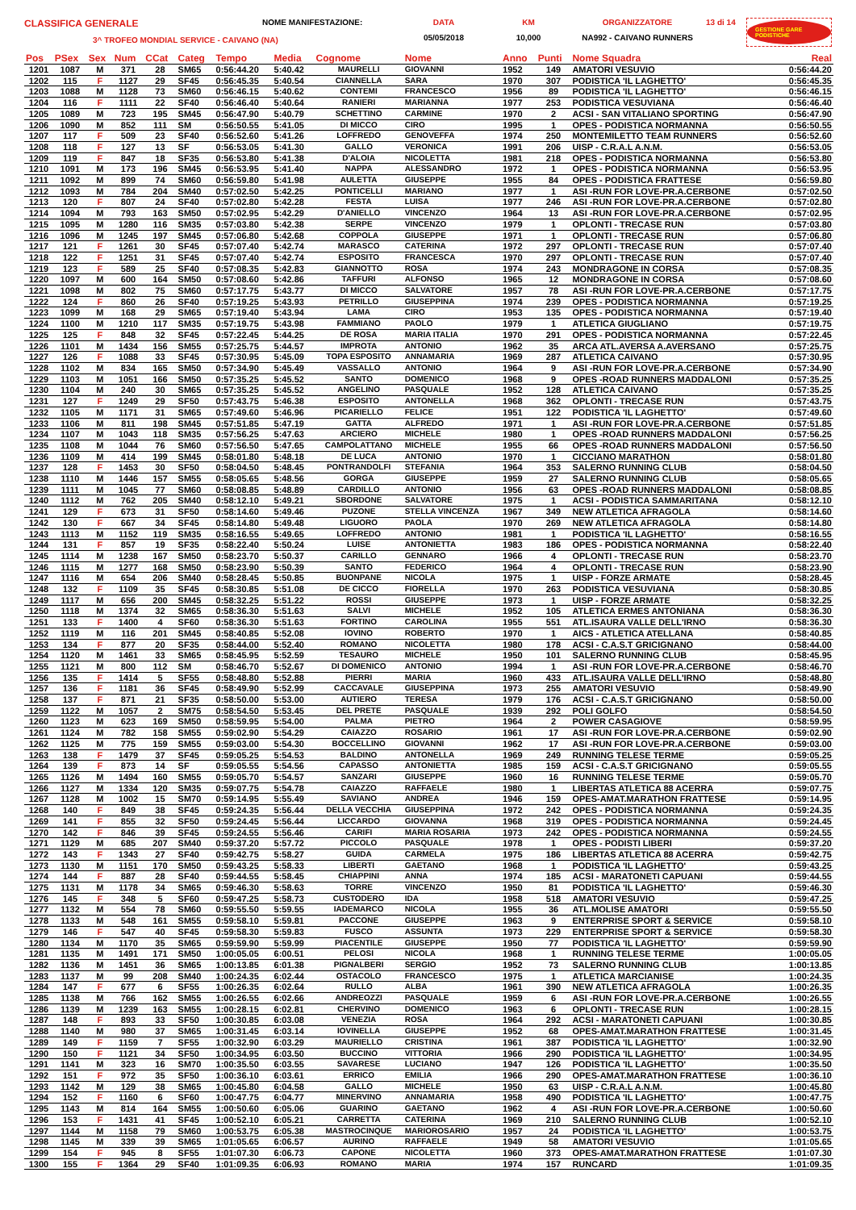CLASSIFICA GENERALE
3^ TROFEO MONDIAL SERVICE - CAIVANO (NA)
NOME MANIFESTAZIONE: DATA
05/05/2018
KM
10,000
ORGANIZZATORE
NA992 - CAIVANO RUNNERS
13 di 14
GESTIONE GARE PODISTICHE
| Pos | PSex | Sex | Num | CCat | Categ | Tempo | Media | Cognome | Nome | Anno | Punti | Nome Squadra | Real |
| --- | --- | --- | --- | --- | --- | --- | --- | --- | --- | --- | --- | --- | --- |
| 1201 | 1087 | M | 371 | 28 | SM65 | 0:56:44.20 | 5:40.42 | MAURELLI | GIOVANNI | 1952 | 149 | AMATORI VESUVIO | 0:56:44.20 |
| 1202 | 115 | F | 1127 | 29 | SF45 | 0:56:45.35 | 5:40.54 | CIANNELLA | SARA | 1970 | 307 | PODISTICA 'IL LAGHETTO' | 0:56:45.35 |
| 1203 | 1088 | M | 1128 | 73 | SM60 | 0:56:46.15 | 5:40.62 | CONTEMI | FRANCESCO | 1956 | 89 | PODISTICA 'IL LAGHETTO' | 0:56:46.15 |
| 1204 | 116 | F | 1111 | 22 | SF40 | 0:56:46.40 | 5:40.64 | RANIERI | MARIANNA | 1977 | 253 | PODISTICA VESUVIANA | 0:56:46.40 |
| 1205 | 1089 | M | 723 | 195 | SM45 | 0:56:47.90 | 5:40.79 | SCHETTINO | CARMINE | 1970 | 2 | ACSI - SAN VITALIANO SPORTING | 0:56:47.90 |
| 1206 | 1090 | M | 852 | 111 | SM | 0:56:50.55 | 5:41.05 | DI MICCO | CIRO | 1995 | 1 | OPES - PODISTICA NORMANNA | 0:56:50.55 |
| 1207 | 117 | F | 509 | 23 | SF40 | 0:56:52.60 | 5:41.26 | LOFFREDO | GENOVEFFA | 1974 | 250 | MONTEMILETTO TEAM RUNNERS | 0:56:52.60 |
| 1208 | 118 | F | 127 | 13 | SF | 0:56:53.05 | 5:41.30 | GALLO | VERONICA | 1991 | 206 | UISP - C.R.A.L A.N.M. | 0:56:53.05 |
| 1209 | 119 | F | 847 | 18 | SF35 | 0:56:53.80 | 5:41.38 | D'ALOIA | NICOLETTA | 1981 | 218 | OPES - PODISTICA NORMANNA | 0:56:53.80 |
| 1210 | 1091 | M | 173 | 196 | SM45 | 0:56:53.95 | 5:41.40 | NAPPA | ALESSANDRO | 1972 | 1 | OPES - PODISTICA NORMANNA | 0:56:53.95 |
| 1211 | 1092 | M | 899 | 74 | SM60 | 0:56:59.80 | 5:41.98 | AULETTA | GIUSEPPE | 1955 | 84 | OPES - PODISTICA FRATTESE | 0:56:59.80 |
| 1212 | 1093 | M | 784 | 204 | SM40 | 0:57:02.50 | 5:42.25 | PONTICELLI | MARIANO | 1977 | 1 | ASI -RUN FOR LOVE-PR.A.CERBONE | 0:57:02.50 |
| 1213 | 120 | F | 807 | 24 | SF40 | 0:57:02.80 | 5:42.28 | FESTA | LUISA | 1977 | 246 | ASI -RUN FOR LOVE-PR.A.CERBONE | 0:57:02.80 |
| 1214 | 1094 | M | 793 | 163 | SM50 | 0:57:02.95 | 5:42.29 | D'ANIELLO | VINCENZO | 1964 | 13 | ASI -RUN FOR LOVE-PR.A.CERBONE | 0:57:02.95 |
| 1215 | 1095 | M | 1280 | 116 | SM35 | 0:57:03.80 | 5:42.38 | SERPE | VINCENZO | 1979 | 1 | OPLONTI - TRECASE RUN | 0:57:03.80 |
| 1216 | 1096 | M | 1245 | 197 | SM45 | 0:57:06.80 | 5:42.68 | COPPOLA | GIUSEPPE | 1971 | 1 | OPLONTI - TRECASE RUN | 0:57:06.80 |
| 1217 | 121 | F | 1261 | 30 | SF45 | 0:57:07.40 | 5:42.74 | MARASCO | CATERINA | 1972 | 297 | OPLONTI - TRECASE RUN | 0:57:07.40 |
| 1218 | 122 | F | 1251 | 31 | SF45 | 0:57:07.40 | 5:42.74 | ESPOSITO | FRANCESCA | 1970 | 297 | OPLONTI - TRECASE RUN | 0:57:07.40 |
| 1219 | 123 | F | 589 | 25 | SF40 | 0:57:08.35 | 5:42.83 | GIANNOTTO | ROSA | 1974 | 243 | MONDRAGONE IN CORSA | 0:57:08.35 |
| 1220 | 1097 | M | 600 | 164 | SM50 | 0:57:08.60 | 5:42.86 | TAFFURI | ALFONSO | 1965 | 12 | MONDRAGONE IN CORSA | 0:57:08.60 |
| 1221 | 1098 | M | 802 | 75 | SM60 | 0:57:17.75 | 5:43.77 | DI MICCO | SALVATORE | 1957 | 78 | ASI -RUN FOR LOVE-PR.A.CERBONE | 0:57:17.75 |
| 1222 | 124 | F | 860 | 26 | SF40 | 0:57:19.25 | 5:43.93 | PETRILLO | GIUSEPPINA | 1974 | 239 | OPES - PODISTICA NORMANNA | 0:57:19.25 |
| 1223 | 1099 | M | 168 | 29 | SM65 | 0:57:19.40 | 5:43.94 | LAMA | CIRO | 1953 | 135 | OPES - PODISTICA NORMANNA | 0:57:19.40 |
| 1224 | 1100 | M | 1210 | 117 | SM35 | 0:57:19.75 | 5:43.98 | FAMMIANO | PAOLO | 1979 | 1 | ATLETICA GIUGLIANO | 0:57:19.75 |
| 1225 | 125 | F | 848 | 32 | SF45 | 0:57:22.45 | 5:44.25 | DE ROSA | MARIA ITALIA | 1970 | 291 | OPES - PODISTICA NORMANNA | 0:57:22.45 |
| 1226 | 1101 | M | 1434 | 156 | SM55 | 0:57:25.75 | 5:44.57 | IMPROTA | ANTONIO | 1962 | 35 | ARCA ATL.AVERSA A.AVERSANO | 0:57:25.75 |
| 1227 | 126 | F | 1088 | 33 | SF45 | 0:57:30.95 | 5:45.09 | TOPA ESPOSITO | ANNAMARIA | 1969 | 287 | ATLETICA CAIVANO | 0:57:30.95 |
| 1228 | 1102 | M | 834 | 165 | SM50 | 0:57:34.90 | 5:45.49 | VASSALLO | ANTONIO | 1964 | 9 | ASI -RUN FOR LOVE-PR.A.CERBONE | 0:57:34.90 |
| 1229 | 1103 | M | 1051 | 166 | SM50 | 0:57:35.25 | 5:45.52 | SANTO | DOMENICO | 1968 | 9 | OPES -ROAD RUNNERS MADDALONI | 0:57:35.25 |
| 1230 | 1104 | M | 240 | 30 | SM65 | 0:57:35.25 | 5:45.52 | ANGELINO | PASQUALE | 1952 | 128 | ATLETICA CAIVANO | 0:57:35.25 |
| 1231 | 127 | F | 1249 | 29 | SF50 | 0:57:43.75 | 5:46.38 | ESPOSITO | ANTONELLA | 1968 | 362 | OPLONTI - TRECASE RUN | 0:57:43.75 |
| 1232 | 1105 | M | 1171 | 31 | SM65 | 0:57:49.60 | 5:46.96 | PICARIELLO | FELICE | 1951 | 122 | PODISTICA 'IL LAGHETTO' | 0:57:49.60 |
| 1233 | 1106 | M | 811 | 198 | SM45 | 0:57:51.85 | 5:47.19 | GATTA | ALFREDO | 1971 | 1 | ASI -RUN FOR LOVE-PR.A.CERBONE | 0:57:51.85 |
| 1234 | 1107 | M | 1043 | 118 | SM35 | 0:57:56.25 | 5:47.63 | ARCIERO | MICHELE | 1980 | 1 | OPES -ROAD RUNNERS MADDALONI | 0:57:56.25 |
| 1235 | 1108 | M | 1044 | 76 | SM60 | 0:57:56.50 | 5:47.65 | CAMPOLATTANO | MICHELE | 1955 | 66 | OPES -ROAD RUNNERS MADDALONI | 0:57:56.50 |
| 1236 | 1109 | M | 414 | 199 | SM45 | 0:58:01.80 | 5:48.18 | DE LUCA | ANTONIO | 1970 | 1 | CICCIANO MARATHON | 0:58:01.80 |
| 1237 | 128 | F | 1453 | 30 | SF50 | 0:58:04.50 | 5:48.45 | PONTRANDOLFI | STEFANIA | 1964 | 353 | SALERNO RUNNING CLUB | 0:58:04.50 |
| 1238 | 1110 | M | 1446 | 157 | SM55 | 0:58:05.65 | 5:48.56 | GORGA | GIUSEPPE | 1959 | 27 | SALERNO RUNNING CLUB | 0:58:05.65 |
| 1239 | 1111 | M | 1045 | 77 | SM60 | 0:58:08.85 | 5:48.89 | CARDILLO | ANTONIO | 1956 | 63 | OPES -ROAD RUNNERS MADDALONI | 0:58:08.85 |
| 1240 | 1112 | M | 762 | 205 | SM40 | 0:58:12.10 | 5:49.21 | SBORDONE | SALVATORE | 1975 | 1 | ACSI - PODISTICA SAMMARITANA | 0:58:12.10 |
| 1241 | 129 | F | 673 | 31 | SF50 | 0:58:14.60 | 5:49.46 | PUZONE | STELLA VINCENZA | 1967 | 349 | NEW ATLETICA AFRAGOLA | 0:58:14.60 |
| 1242 | 130 | F | 667 | 34 | SF45 | 0:58:14.80 | 5:49.48 | LIGUORO | PAOLA | 1970 | 269 | NEW ATLETICA AFRAGOLA | 0:58:14.80 |
| 1243 | 1113 | M | 1152 | 119 | SM35 | 0:58:16.55 | 5:49.65 | LOFFREDO | ANTONIO | 1981 | 1 | PODISTICA 'IL LAGHETTO' | 0:58:16.55 |
| 1244 | 131 | F | 857 | 19 | SF35 | 0:58:22.40 | 5:50.24 | LUISE | ANTONIETTA | 1983 | 186 | OPES - PODISTICA NORMANNA | 0:58:22.40 |
| 1245 | 1114 | M | 1238 | 167 | SM50 | 0:58:23.70 | 5:50.37 | CARILLO | GENNARO | 1966 | 4 | OPLONTI - TRECASE RUN | 0:58:23.70 |
| 1246 | 1115 | M | 1277 | 168 | SM50 | 0:58:23.90 | 5:50.39 | SANTO | FEDERICO | 1964 | 4 | OPLONTI - TRECASE RUN | 0:58:23.90 |
| 1247 | 1116 | M | 654 | 206 | SM40 | 0:58:28.45 | 5:50.85 | BUONPANE | NICOLA | 1975 | 1 | UISP - FORZE ARMATE | 0:58:28.45 |
| 1248 | 132 | F | 1109 | 35 | SF45 | 0:58:30.85 | 5:51.08 | DE CICCO | FIORELLA | 1970 | 263 | PODISTICA VESUVIANA | 0:58:30.85 |
| 1249 | 1117 | M | 656 | 200 | SM45 | 0:58:32.25 | 5:51.22 | ROSSI | GIUSEPPE | 1973 | 1 | UISP - FORZE ARMATE | 0:58:32.25 |
| 1250 | 1118 | M | 1374 | 32 | SM65 | 0:58:36.30 | 5:51.63 | SALVI | MICHELE | 1952 | 105 | ATLETICA ERMES ANTONIANA | 0:58:36.30 |
| 1251 | 133 | F | 1400 | 4 | SF60 | 0:58:36.30 | 5:51.63 | FORTINO | CAROLINA | 1955 | 551 | ATL.ISAURA VALLE DELL'IRNO | 0:58:36.30 |
| 1252 | 1119 | M | 116 | 201 | SM45 | 0:58:40.85 | 5:52.08 | IOVINO | ROBERTO | 1970 | 1 | AICS - ATLETICA ATELLANA | 0:58:40.85 |
| 1253 | 134 | F | 877 | 20 | SF35 | 0:58:44.00 | 5:52.40 | ROMANO | NICOLETTA | 1980 | 178 | ACSI - C.A.S.T GRICIGNANO | 0:58:44.00 |
| 1254 | 1120 | M | 1461 | 33 | SM65 | 0:58:45.95 | 5:52.59 | TESAURO | MICHELE | 1950 | 101 | SALERNO RUNNING CLUB | 0:58:45.95 |
| 1255 | 1121 | M | 800 | 112 | SM | 0:58:46.70 | 5:52.67 | DI DOMENICO | ANTONIO | 1994 | 1 | ASI -RUN FOR LOVE-PR.A.CERBONE | 0:58:46.70 |
| 1256 | 135 | F | 1414 | 5 | SF55 | 0:58:48.80 | 5:52.88 | PIERRI | MARIA | 1960 | 433 | ATL.ISAURA VALLE DELL'IRNO | 0:58:48.80 |
| 1257 | 136 | F | 1181 | 36 | SF45 | 0:58:49.90 | 5:52.99 | CACCAVALE | GIUSEPPINA | 1973 | 255 | AMATORI VESUVIO | 0:58:49.90 |
| 1258 | 137 | F | 871 | 21 | SF35 | 0:58:50.00 | 5:53.00 | AUTIERO | TERESA | 1979 | 176 | ACSI - C.A.S.T GRICIGNANO | 0:58:50.00 |
| 1259 | 1122 | M | 1057 | 2 | SM75 | 0:58:54.50 | 5:53.45 | DEL PRETE | PASQUALE | 1939 | 292 | POLI GOLFO | 0:58:54.50 |
| 1260 | 1123 | M | 623 | 169 | SM50 | 0:58:59.95 | 5:54.00 | PALMA | PIETRO | 1964 | 2 | POWER CASAGIOVE | 0:58:59.95 |
| 1261 | 1124 | M | 782 | 158 | SM55 | 0:59:02.90 | 5:54.29 | CAIAZZO | ROSARIO | 1961 | 17 | ASI -RUN FOR LOVE-PR.A.CERBONE | 0:59:02.90 |
| 1262 | 1125 | M | 775 | 159 | SM55 | 0:59:03.00 | 5:54.30 | BOCCELLINO | GIOVANNI | 1962 | 17 | ASI -RUN FOR LOVE-PR.A.CERBONE | 0:59:03.00 |
| 1263 | 138 | F | 1479 | 37 | SF45 | 0:59:05.25 | 5:54.53 | BALDINO | ANTONELLA | 1969 | 249 | RUNNING TELESE TERME | 0:59:05.25 |
| 1264 | 139 | F | 873 | 14 | SF | 0:59:05.55 | 5:54.56 | CAPASSO | ANTONIETTA | 1985 | 159 | ACSI - C.A.S.T GRICIGNANO | 0:59:05.55 |
| 1265 | 1126 | M | 1494 | 160 | SM55 | 0:59:05.70 | 5:54.57 | SANZARI | GIUSEPPE | 1960 | 16 | RUNNING TELESE TERME | 0:59:05.70 |
| 1266 | 1127 | M | 1334 | 120 | SM35 | 0:59:07.75 | 5:54.78 | CAIAZZO | RAFFAELE | 1980 | 1 | LIBERTAS ATLETICA 88 ACERRA | 0:59:07.75 |
| 1267 | 1128 | M | 1002 | 15 | SM70 | 0:59:14.95 | 5:55.49 | SAVIANO | ANDREA | 1946 | 159 | OPES-AMAT.MARATHON FRATTESE | 0:59:14.95 |
| 1268 | 140 | F | 849 | 38 | SF45 | 0:59:24.35 | 5:56.44 | DELLA VECCHIA | GIUSEPPINA | 1972 | 242 | OPES - PODISTICA NORMANNA | 0:59:24.35 |
| 1269 | 141 | F | 855 | 32 | SF50 | 0:59:24.45 | 5:56.44 | LICCARDO | GIOVANNA | 1968 | 319 | OPES - PODISTICA NORMANNA | 0:59:24.45 |
| 1270 | 142 | F | 846 | 39 | SF45 | 0:59:24.55 | 5:56.46 | CARIFI | MARIA ROSARIA | 1973 | 242 | OPES - PODISTICA NORMANNA | 0:59:24.55 |
| 1271 | 1129 | M | 685 | 207 | SM40 | 0:59:37.20 | 5:57.72 | PICCOLO | PASQUALE | 1978 | 1 | OPES - PODISTI LIBERI | 0:59:37.20 |
| 1272 | 143 | F | 1343 | 27 | SF40 | 0:59:42.75 | 5:58.27 | GUIDA | CARMELA | 1975 | 186 | LIBERTAS ATLETICA 88 ACERRA | 0:59:42.75 |
| 1273 | 1130 | M | 1151 | 170 | SM50 | 0:59:43.25 | 5:58.33 | LIBERTI | GAETANO | 1968 | 1 | PODISTICA 'IL LAGHETTO' | 0:59:43.25 |
| 1274 | 144 | F | 887 | 28 | SF40 | 0:59:44.55 | 5:58.45 | CHIAPPINI | ANNA | 1974 | 185 | ACSI - MARATONETI CAPUANI | 0:59:44.55 |
| 1275 | 1131 | M | 1178 | 34 | SM65 | 0:59:46.30 | 5:58.63 | TORRE | VINCENZO | 1950 | 81 | PODISTICA 'IL LAGHETTO' | 0:59:46.30 |
| 1276 | 145 | F | 348 | 5 | SF60 | 0:59:47.25 | 5:58.73 | CUSTODERO | IDA | 1958 | 518 | AMATORI VESUVIO | 0:59:47.25 |
| 1277 | 1132 | M | 554 | 78 | SM60 | 0:59:55.50 | 5:59.55 | IADEMARCO | NICOLA | 1955 | 36 | ATL.MOLISE AMATORI | 0:59:55.50 |
| 1278 | 1133 | M | 548 | 161 | SM55 | 0:59:58.10 | 5:59.81 | PACCONE | GIUSEPPE | 1963 | 9 | ENTERPRISE SPORT & SERVICE | 0:59:58.10 |
| 1279 | 146 | F | 547 | 40 | SF45 | 0:59:58.30 | 5:59.83 | FUSCO | ASSUNTA | 1973 | 229 | ENTERPRISE SPORT & SERVICE | 0:59:58.30 |
| 1280 | 1134 | M | 1170 | 35 | SM65 | 0:59:59.90 | 5:59.99 | PIACENTILE | GIUSEPPE | 1950 | 77 | PODISTICA 'IL LAGHETTO' | 0:59:59.90 |
| 1281 | 1135 | M | 1491 | 171 | SM50 | 1:00:05.05 | 6:00.51 | PELOSI | NICOLA | 1968 | 1 | RUNNING TELESE TERME | 1:00:05.05 |
| 1282 | 1136 | M | 1451 | 36 | SM65 | 1:00:13.85 | 6:01.38 | PIGNALBERI | SERGIO | 1952 | 73 | SALERNO RUNNING CLUB | 1:00:13.85 |
| 1283 | 1137 | M | 99 | 208 | SM40 | 1:00:24.35 | 6:02.44 | OSTACOLO | FRANCESCO | 1975 | 1 | ATLETICA MARCIANISE | 1:00:24.35 |
| 1284 | 147 | F | 677 | 6 | SF55 | 1:00:26.35 | 6:02.64 | RULLO | ALBA | 1961 | 390 | NEW ATLETICA AFRAGOLA | 1:00:26.35 |
| 1285 | 1138 | M | 766 | 162 | SM55 | 1:00:26.55 | 6:02.66 | ANDREOZZI | PASQUALE | 1959 | 6 | ASI -RUN FOR LOVE-PR.A.CERBONE | 1:00:26.55 |
| 1286 | 1139 | M | 1239 | 163 | SM55 | 1:00:28.15 | 6:02.81 | CHERVINO | DOMENICO | 1963 | 6 | OPLONTI - TRECASE RUN | 1:00:28.15 |
| 1287 | 148 | F | 893 | 33 | SF50 | 1:00:30.85 | 6:03.08 | VENEZIA | ROSA | 1964 | 292 | ACSI - MARATONETI CAPUANI | 1:00:30.85 |
| 1288 | 1140 | M | 980 | 37 | SM65 | 1:00:31.45 | 6:03.14 | IOVINELLA | GIUSEPPE | 1952 | 68 | OPES-AMAT.MARATHON FRATTESE | 1:00:31.45 |
| 1289 | 149 | F | 1159 | 7 | SF55 | 1:00:32.90 | 6:03.29 | MAURIELLO | CRISTINA | 1961 | 387 | PODISTICA 'IL LAGHETTO' | 1:00:32.90 |
| 1290 | 150 | F | 1121 | 34 | SF50 | 1:00:34.95 | 6:03.50 | BUCCINO | VITTORIA | 1966 | 290 | PODISTICA 'IL LAGHETTO' | 1:00:34.95 |
| 1291 | 1141 | M | 323 | 16 | SM70 | 1:00:35.50 | 6:03.55 | SAVARESE | LUCIANO | 1947 | 126 | PODISTICA 'IL LAGHETTO' | 1:00:35.50 |
| 1292 | 151 | F | 972 | 35 | SF50 | 1:00:36.10 | 6:03.61 | ERRICO | EMILIA | 1966 | 290 | OPES-AMAT.MARATHON FRATTESE | 1:00:36.10 |
| 1293 | 1142 | M | 129 | 38 | SM65 | 1:00:45.80 | 6:04.58 | GALLO | MICHELE | 1950 | 63 | UISP - C.R.A.L A.N.M. | 1:00:45.80 |
| 1294 | 152 | F | 1160 | 6 | SF60 | 1:00:47.75 | 6:04.77 | MINERVINO | ANNAMARIA | 1958 | 490 | PODISTICA 'IL LAGHETTO' | 1:00:47.75 |
| 1295 | 1143 | M | 814 | 164 | SM55 | 1:00:50.60 | 6:05.06 | GUARINO | GAETANO | 1962 | 4 | ASI -RUN FOR LOVE-PR.A.CERBONE | 1:00:50.60 |
| 1296 | 153 | F | 1431 | 41 | SF45 | 1:00:52.10 | 6:05.21 | CARRETTA | CATERINA | 1969 | 210 | SALERNO RUNNING CLUB | 1:00:52.10 |
| 1297 | 1144 | M | 1158 | 79 | SM60 | 1:00:53.75 | 6:05.38 | MASTROCINQUE | MARIOROSARIO | 1957 | 24 | PODISTICA 'IL LAGHETTO' | 1:00:53.75 |
| 1298 | 1145 | M | 339 | 39 | SM65 | 1:01:05.65 | 6:06.57 | AURINO | RAFFAELE | 1949 | 58 | AMATORI VESUVIO | 1:01:05.65 |
| 1299 | 154 | F | 945 | 8 | SF55 | 1:01:07.30 | 6:06.73 | CAPONE | NICOLETTA | 1960 | 373 | OPES-AMAT.MARATHON FRATTESE | 1:01:07.30 |
| 1300 | 155 | F | 1364 | 29 | SF40 | 1:01:09.35 | 6:06.93 | ROMANO | MARIA | 1974 | 157 | RUNCARD | 1:01:09.35 |